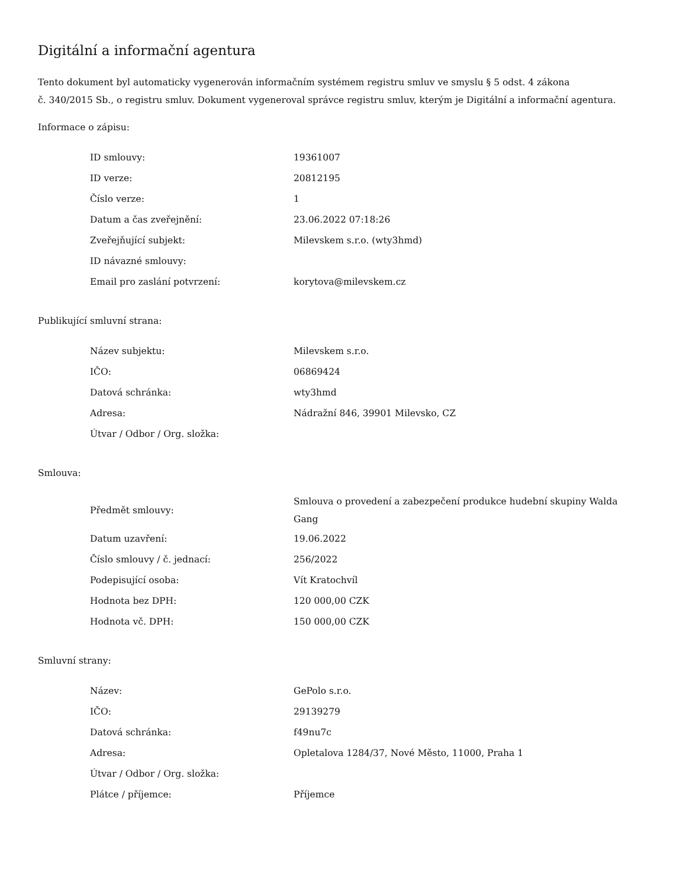Digitální a informační agentura
Tento dokument byl automaticky vygenerován informačním systémem registru smluv ve smyslu § 5 odst. 4 zákona
č. 340/2015 Sb., o registru smluv. Dokument vygeneroval správce registru smluv, kterým je Digitální a informační agentura.
Informace o zápisu:
| ID smlouvy: | 19361007 |
| ID verze: | 20812195 |
| Číslo verze: | 1 |
| Datum a čas zveřejnění: | 23.06.2022 07:18:26 |
| Zveřejňující subjekt: | Milevskem s.r.o. (wty3hmd) |
| ID návazné smlouvy: | |
| Email pro zaslání potvrzení: | korytova@milevskem.cz |
Publikující smluvní strana:
| Název subjektu: | Milevskem s.r.o. |
| IČO: | 06869424 |
| Datová schránka: | wty3hmd |
| Adresa: | Nádražní 846, 39901 Milevsko, CZ |
| Útvar / Odbor / Org. složka: | |
Smlouva:
| Předmět smlouvy: | Smlouva o provedení a zabezpečení produkce hudební skupiny Walda Gang |
| Datum uzavření: | 19.06.2022 |
| Číslo smlouvy / č. jednací: | 256/2022 |
| Podepisující osoba: | Vít Kratochvíl |
| Hodnota bez DPH: | 120 000,00 CZK |
| Hodnota vč. DPH: | 150 000,00 CZK |
Smluvní strany:
| Název: | GePolo s.r.o. |
| IČO: | 29139279 |
| Datová schránka: | f49nu7c |
| Adresa: | Opletalova 1284/37, Nové Město, 11000, Praha 1 |
| Útvar / Odbor / Org. složka: | |
| Plátce / příjemce: | Příjemce |